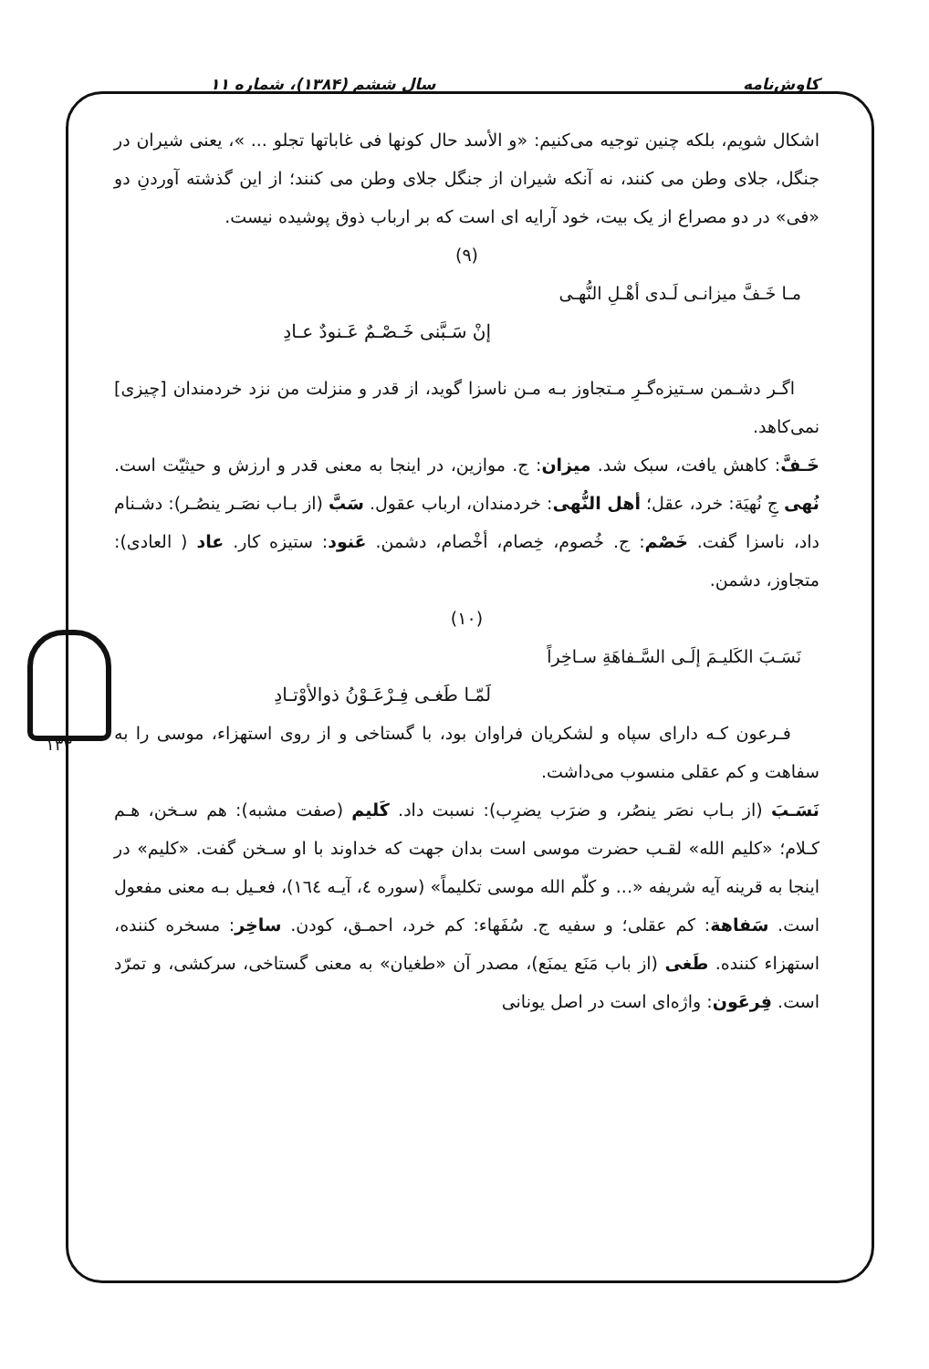کاوش‌نامه سال ششم (۱۳۸۴)، شماره ۱۱
اشکال شویم، بلکه چنین توجیه می‌کنیم: «و الأسد حال کونها فی غاباتها تجلو ... »، یعنی شیران در جنگل، جلای وطن می کنند، نه آنکه شیران از جنگل جلای وطن می کنند؛ از این گذشته آوردنِ دو «فی» در دو مصراع از یک بیت، خود آرایه ای است که بر ارباب ذوق پوشیده نیست.
(۹)
مـا خَـفَّ میزانـی لَـدی أهْـلِ النُّهـی
إنْ سَـبَّنی خَـصْـمٌ عَـنودٌ عـادِ
اگـر دشـمن سـتیزه‌گـرِ مـتجاوز بـه مـن ناسزا گوید، از قدر و منزلت من نزد خردمندان [چیزی] نمی‌کاهد.
خَـفَّ: کاهش یافت، سبک شد. میزان: ج. موازین، در اینجا به معنی قدر و ارزش و حیثیّت است. نُهی جِ نُهیَة: خرد، عقل؛ أهل النُّهی: خردمندان، ارباب عقول. سَبَّ (از بـاب نصَـر ینصُـر): دشـنام داد، ناسزا گفت. خَصْم: ج. خُصوم، خِصام، أخْصام، دشمن. عَنود: ستیزه کار. عاد ( العادی): متجاوز، دشمن.
(۱۰)
نَسَـبَ الکَلیـمَ إلَـی السَّـفاهَةِ سـاخِراً
لَمّـا طَغـی فِـرْعَـوْنُ ذوالأوْتـادِ
فـرعون کـه دارای سپاه و لشکریان فراوان بود، با گستاخی و از روی استهزاء، موسی را به سفاهت و کم عقلی منسوب می‌داشت.
نَسَـبَ (از بـاب نصَر ینصُر، و ضرَب یضرِب): نسبت داد. کَلیم (صفت مشبه): هم سـخن، هـم کـلام؛ «کلیم الله» لقـب حضرت موسی است بدان جهت که خداوند با او سـخن گفت. «کلیم» در اینجا به قرینه آیه شریفه «... و کلّم الله موسی تکلیماً» (سوره ٤، آیـه ١٦٤)، فعـیل بـه معنی مفعول است. سَفاهة: کم عقلی؛ و سفیه ج. سُفَهاء: کم خرد، احمـق، کودن. ساخِر: مسخره کننده، استهزاء کننده. طَغی (از باب مَنَع یمنَع)، مصدر آن «طغیان» به معنی گستاخی، سرکشی، و تمرّد است. فِرعَون: واژه‌ای است در اصل یونانی
۱۳۳